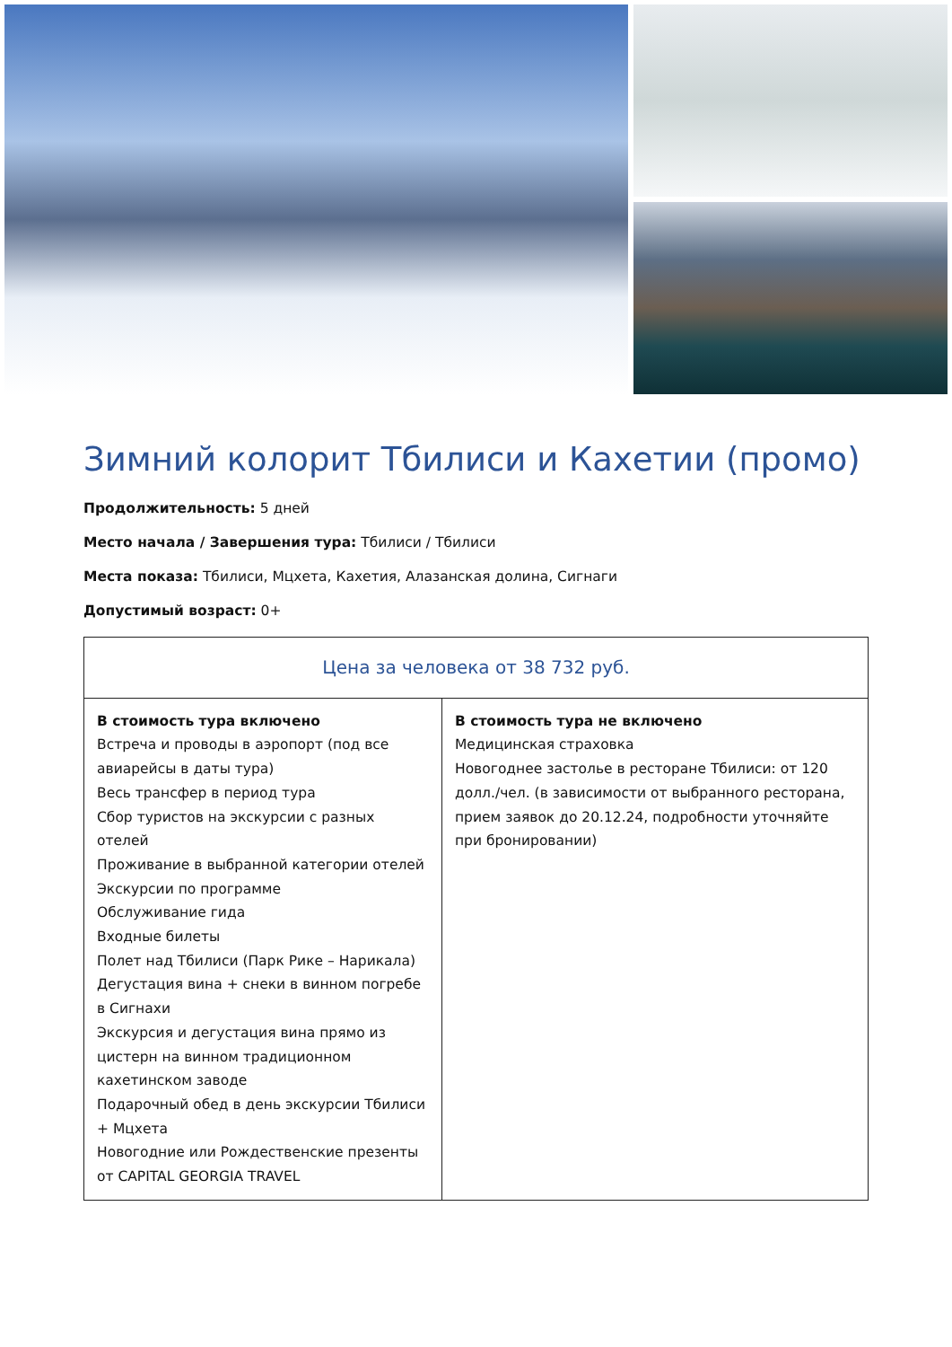Зимний колорит Тбилиси и Кахетии (промо)
Продолжительность: 5 дней
Место начала / Завершения тура: Тбилиси / Тбилиси
Места показа: Тбилиси, Мцхета, Кахетия, Алазанская долина, Сигнаги
Допустимый возраст: 0+
| Цена за человека от 38 732 руб. | |
| --- | --- |
| В стоимость тура включено Встреча и проводы в аэропорт (под все авиарейсы в даты тура) Весь трансфер в период тура Сбор туристов на экскурсии с разных отелей Проживание в выбранной категории отелей Экскурсии по программе Обслуживание гида Входные билеты Полет над Тбилиси (Парк Рике – Нарикала) Дегустация вина + снеки в винном погребе в Сигнахи Экскурсия и дегустация вина прямо из цистерн на винном традиционном кахетинском заводе Подарочный обед в день экскурсии Тбилиси + Мцхета Новогодние или Рождественские презенты от CAPITAL GEORGIA TRAVEL | В стоимость тура не включено Медицинская страховка Новогоднее застолье в ресторане Тбилиси: от 120 долл./чел. (в зависимости от выбранного ресторана, прием заявок до 20.12.24, подробности уточняйте при бронировании) |